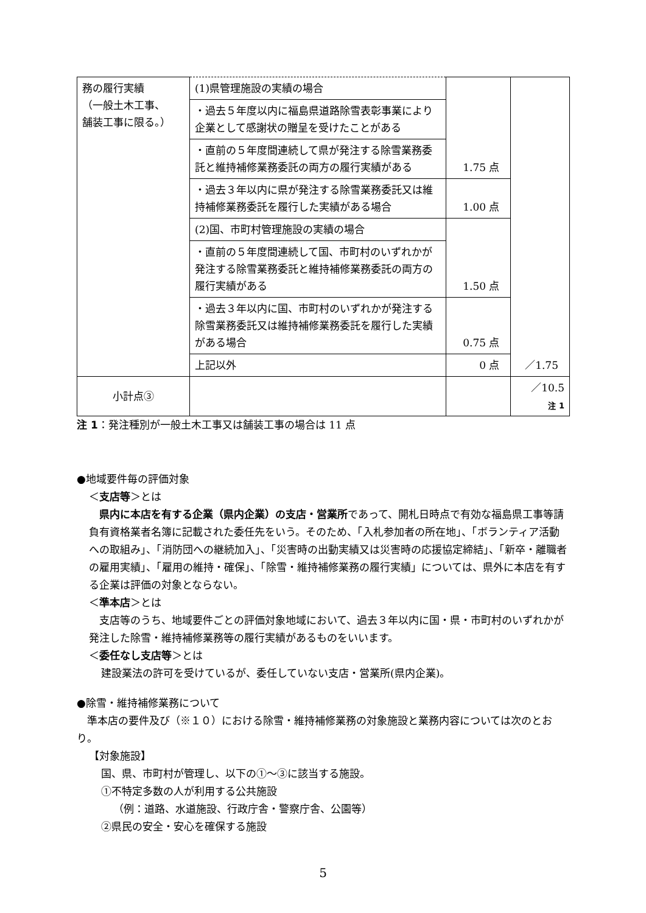| 務の履行実績 （一般土木工事、 舗装工事に限る。） | (1)県管理施設の実績の場合 | 1.75 点 | ／1.75 |
| | ・過去５年度以内に福島県道路除雪表彰事業により企業として感謝状の贈呈を受けたことがある | | |
| | ・直前の５年度間連続して県が発注する除雪業務委託と維持補修業務委託の両方の履行実績がある | | |
| | ・過去３年以内に県が発注する除雪業務委託又は維持補修業務委託を履行した実績がある場合 | 1.00 点 | |
| | (2)国、市町村管理施設の実績の場合 | 1.50 点 | |
| | ・直前の５年度間連続して国、市町村のいずれかが発注する除雪業務委託と維持補修業務委託の両方の履行実績がある | | |
| | ・過去３年以内に国、市町村のいずれかが発注する除雪業務委託又は維持補修業務委託を履行した実績がある場合 | 0.75 点 | |
| | 上記以外 | 0 点 | |
| 小計点③ | | | ／10.5 注 1 |
注 1：発注種別が一般土木工事又は舗装工事の場合は 11 点
●地域要件毎の評価対象
＜支店等＞とは
　県内に本店を有する企業（県内企業）の支店・営業所であって、開札日時点で有効な福島県工事等請負有資格業者名簿に記載された委任先をいう。そのため、「入札参加者の所在地」、「ボランティア活動への取組み」、「消防団への継続加入」、「災害時の出動実績又は災害時の応援協定締結」、「新卒・離職者の雇用実績」、「雇用の維持・確保」、「除雪・維持補修業務の履行実績」については、県外に本店を有する企業は評価の対象とならない。
＜準本店＞とは
　支店等のうち、地域要件ごとの評価対象地域において、過去３年以内に国・県・市町村のいずれかが発注した除雪・維持補修業務等の履行実績があるものをいいます。
＜委任なし支店等＞とは
建設業法の許可を受けているが、委任していない支店・営業所(県内企業)。
●除雪・維持補修業務について
　準本店の要件及び（※１０）における除雪・維持補修業務の対象施設と業務内容については次のとおり。
【対象施設】
国、県、市町村が管理し、以下の①～③に該当する施設。
①不特定多数の人が利用する公共施設
（例：道路、水道施設、行政庁舎・警察庁舎、公園等）
②県民の安全・安心を確保する施設
5